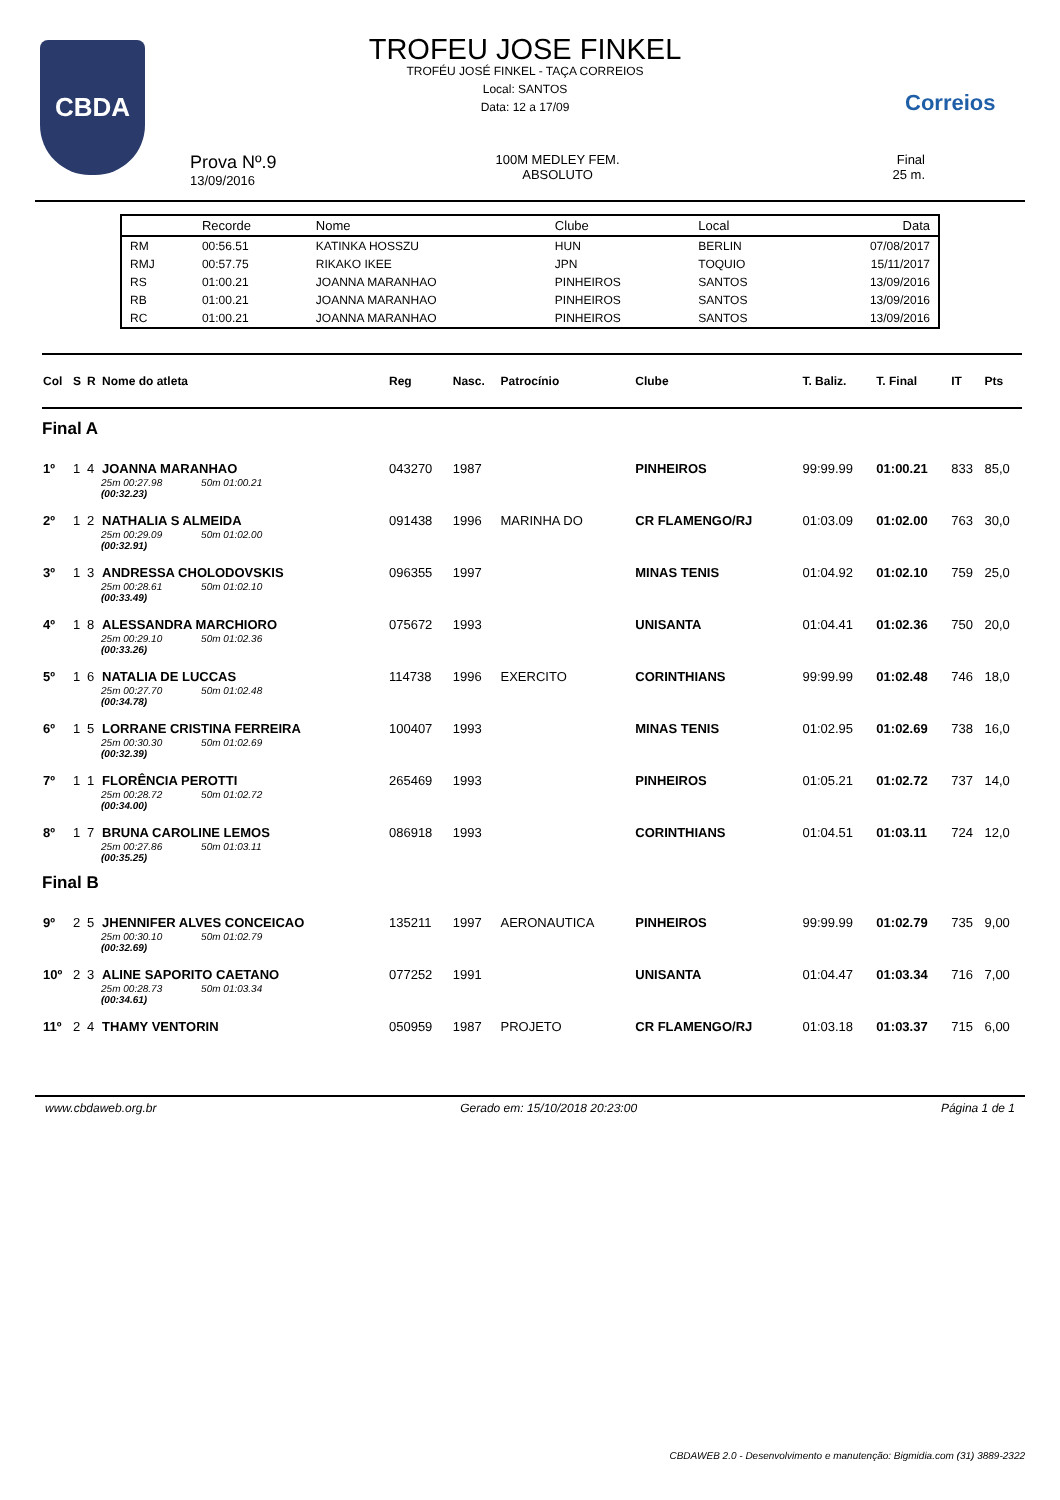CBDA
TROFEU JOSE FINKEL
TROFÉU JOSÉ FINKEL - TAÇA CORREIOS
Local: SANTOS
Data: 12 a 17/09
Correios
Prova Nº.9
13/09/2016
100M MEDLEY FEM.
ABSOLUTO
Final
25 m.
| | Recorde | Nome | Clube | Local | Data |
| --- | --- | --- | --- | --- | --- |
| RM | 00:56.51 | KATINKA HOSSZU | HUN | BERLIN | 07/08/2017 |
| RMJ | 00:57.75 | RIKAKO IKEE | JPN | TOQUIO | 15/11/2017 |
| RS | 01:00.21 | JOANNA MARANHAO | PINHEIROS | SANTOS | 13/09/2016 |
| RB | 01:00.21 | JOANNA MARANHAO | PINHEIROS | SANTOS | 13/09/2016 |
| RC | 01:00.21 | JOANNA MARANHAO | PINHEIROS | SANTOS | 13/09/2016 |
| Col | S | R | Nome do atleta | Reg | Nasc. | Patrocínio | Clube | T. Baliz. | T. Final | IT | Pts |
| --- | --- | --- | --- | --- | --- | --- | --- | --- | --- | --- | --- |
| Final A | | | | | | | | | | | |
| 1º | 1 | 4 | JOANNA MARANHAO | 043270 | 1987 | | PINHEIROS | 99:99.99 | 01:00.21 | 833 | 85,0 |
| | | | 25m 00:27.98 50m 01:00.21 (00:32.23) | | | | | | | | |
| 2º | 1 | 2 | NATHALIA S ALMEIDA | 091438 | 1996 | MARINHA DO | CR FLAMENGO/RJ | 01:03.09 | 01:02.00 | 763 | 30,0 |
| | | | 25m 00:29.09 50m 01:02.00 (00:32.91) | | | | | | | | |
| 3º | 1 | 3 | ANDRESSA CHOLODOVSKIS | 096355 | 1997 | | MINAS TENIS | 01:04.92 | 01:02.10 | 759 | 25,0 |
| | | | 25m 00:28.61 50m 01:02.10 (00:33.49) | | | | | | | | |
| 4º | 1 | 8 | ALESSANDRA MARCHIORO | 075672 | 1993 | | UNISANTA | 01:04.41 | 01:02.36 | 750 | 20,0 |
| | | | 25m 00:29.10 50m 01:02.36 (00:33.26) | | | | | | | | |
| 5º | 1 | 6 | NATALIA DE LUCCAS | 114738 | 1996 | EXERCITO | CORINTHIANS | 99:99.99 | 01:02.48 | 746 | 18,0 |
| | | | 25m 00:27.70 50m 01:02.48 (00:34.78) | | | | | | | | |
| 6º | 1 | 5 | LORRANE CRISTINA FERREIRA | 100407 | 1993 | | MINAS TENIS | 01:02.95 | 01:02.69 | 738 | 16,0 |
| | | | 25m 00:30.30 50m 01:02.69 (00:32.39) | | | | | | | | |
| 7º | 1 | 1 | FLORÊNCIA PEROTTI | 265469 | 1993 | | PINHEIROS | 01:05.21 | 01:02.72 | 737 | 14,0 |
| | | | 25m 00:28.72 50m 01:02.72 (00:34.00) | | | | | | | | |
| 8º | 1 | 7 | BRUNA CAROLINE LEMOS | 086918 | 1993 | | CORINTHIANS | 01:04.51 | 01:03.11 | 724 | 12,0 |
| | | | 25m 00:27.86 50m 01:03.11 (00:35.25) | | | | | | | | |
| Final B | | | | | | | | | | | |
| 9º | 2 | 5 | JHENNIFER ALVES CONCEICAO | 135211 | 1997 | AERONAUTICA | PINHEIROS | 99:99.99 | 01:02.79 | 735 | 9,00 |
| | | | 25m 00:30.10 50m 01:02.79 (00:32.69) | | | | | | | | |
| 10º | 2 | 3 | ALINE SAPORITO CAETANO | 077252 | 1991 | | UNISANTA | 01:04.47 | 01:03.34 | 716 | 7,00 |
| | | | 25m 00:28.73 50m 01:03.34 (00:34.61) | | | | | | | | |
| 11º | 2 | 4 | THAMY VENTORIN | 050959 | 1987 | PROJETO | CR FLAMENGO/RJ | 01:03.18 | 01:03.37 | 715 | 6,00 |
www.cbdaweb.org.br Gerado em: 15/10/2018 20:23:00 Página 1 de 1
CBDAWEB 2.0 - Desenvolvimento e manutenção: Bigmidia.com (31) 3889-2322